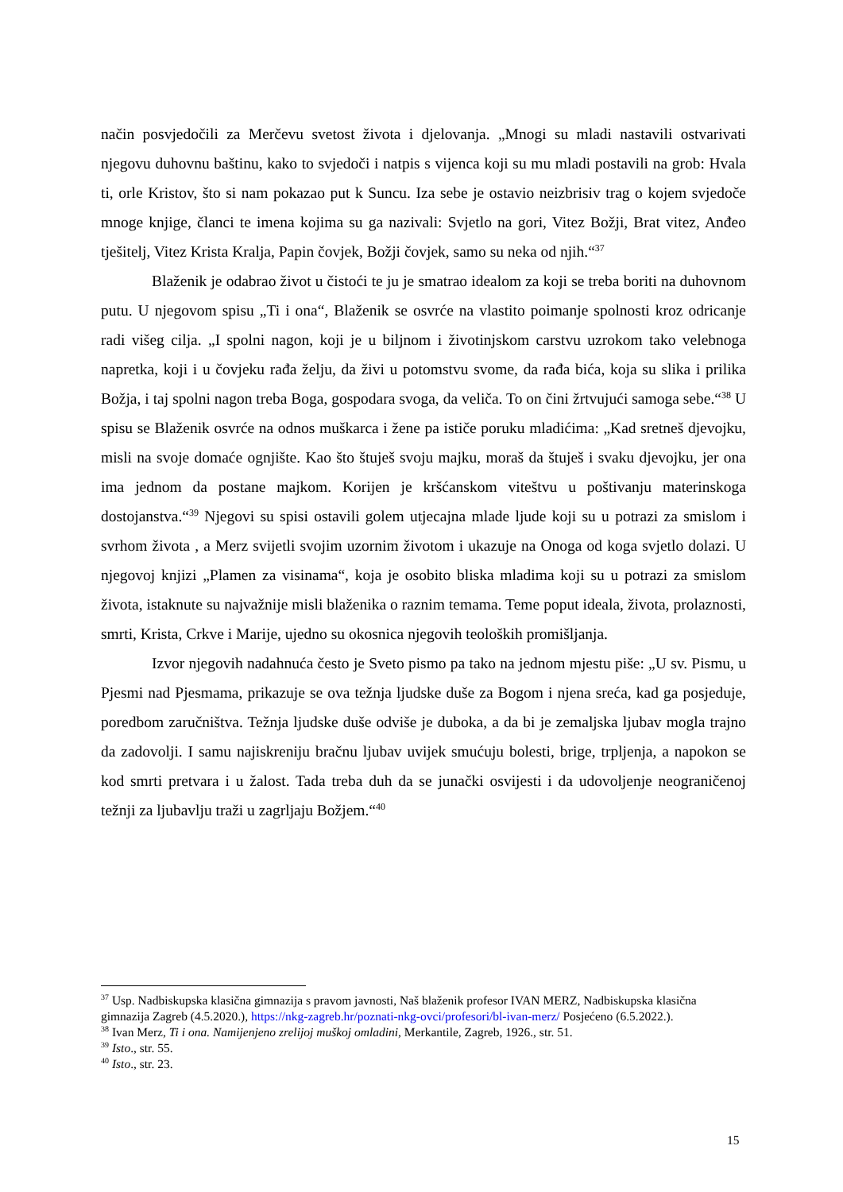način posvjedočili za Merčevu svetost života i djelovanja. „Mnogi su mladi nastavili ostvarivati njegovu duhovnu baštinu, kako to svjedoči i natpis s vijenca koji su mu mladi postavili na grob: Hvala ti, orle Kristov, što si nam pokazao put k Suncu. Iza sebe je ostavio neizbrisiv trag o kojem svjedoče mnoge knjige, članci te imena kojima su ga nazivali: Svjetlo na gori, Vitez Božji, Brat vitez, Anđeo tješitelj, Vitez Krista Kralja, Papin čovjek, Božji čovjek, samo su neka od njih.“<sup>37</sup>
Blaženik je odabrao život u čistoći te ju je smatrao idealom za koji se treba boriti na duhovnom putu. U njegovom spisu „Ti i ona“, Blaženik se osvrće na vlastito poimanje spolnosti kroz odricanje radi višeg cilja. „I spolni nagon, koji je u biljnom i životinjskom carstvu uzrokom tako velebnoga napretka, koji i u čovjeku rađa želju, da živi u potomstvu svome, da rađa bića, koja su slika i prilika Božja, i taj spolni nagon treba Boga, gospodara svoga, da veliča. To on čini žrtvujući samoga sebe.“<sup>38</sup> U spisu se Blaženik osvrće na odnos muškarca i žene pa ističe poruku mladićima: „Kad sretneš djevojku, misli na svoje domaće ognjište. Kao što štuješ svoju majku, moraš da štuješ i svaku djevojku, jer ona ima jednom da postane majkom. Korijen je kršćanskom viteštvu u poštivanju materinskoga dostojanstva.“<sup>39</sup> Njegovi su spisi ostavili golem utjecajna mlade ljude koji su u potrazi za smislom i svrhom života , a Merz svijetli svojim uzornim životom i ukazuje na Onoga od koga svjetlo dolazi. U njegovoj knjizi „Plamen za visinama“, koja je osobito bliska mladima koji su u potrazi za smislom života, istaknute su najvažnije misli blaženika o raznim temama. Teme poput ideala, života, prolaznosti, smrti, Krista, Crkve i Marije, ujedno su okosnica njegovih teoloških promišljanja.
Izvor njegovih nadahnuća često je Sveto pismo pa tako na jednom mjestu piše: „U sv. Pismu, u Pjesmi nad Pjesmama, prikazuje se ova težnja ljudske duše za Bogom i njena sreća, kad ga posjeduje, poredbom zaručništva. Težnja ljudske duše odviše je duboka, a da bi je zemaljska ljubav mogla trajno da zadovolji. I samu najiskreniju bračnu ljubav uvijek smućuju bolesti, brige, trpljenja, a napokon se kod smrti pretvara i u žalost. Tada treba duh da se junački osvijesti i da udovoljenje neograničenoj težnji za ljubavlju traži u zagrljaju Božjem.“<sup>40</sup>
<sup>37</sup> Usp. Nadbiskupska klasična gimnazija s pravom javnosti, Naš blaženik profesor IVAN MERZ, Nadbiskupska klasična gimnazija Zagreb (4.5.2020.), https://nkg-zagreb.hr/poznati-nkg-ovci/profesori/bl-ivan-merz/ Posjećeno (6.5.2022.).
<sup>38</sup> Ivan Merz, Ti i ona. Namijenjeno zrelijoj muškoj omladini, Merkantile, Zagreb, 1926., str. 51.
<sup>39</sup> Isto., str. 55.
<sup>40</sup> Isto., str. 23.
15